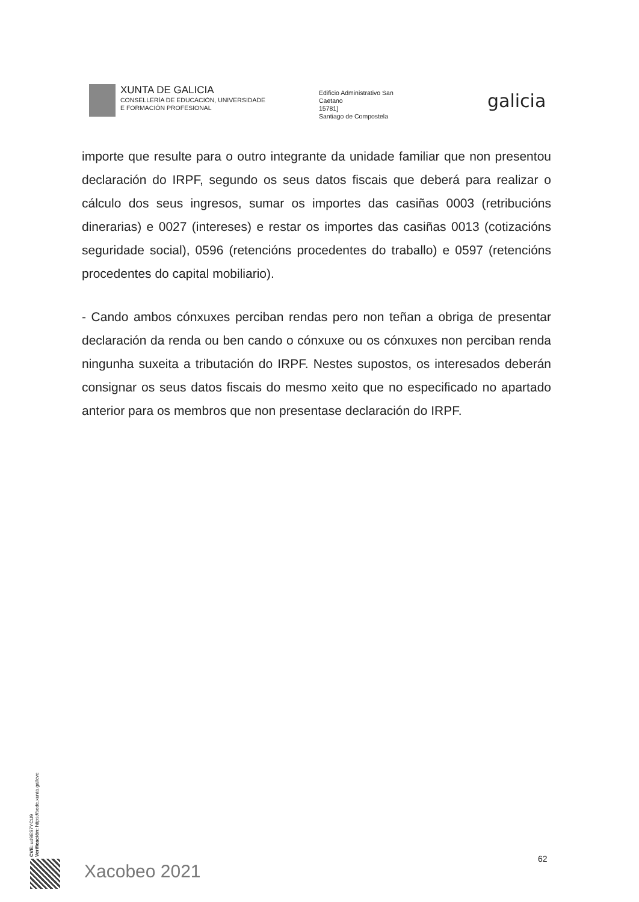XUNTA DE GALICIA
CONSELLERÍA DE EDUCACIÓN, UNIVERSIDADE
E FORMACIÓN PROFESIONAL
Edificio Administrativo San
Caetano
15781]
Santiago de Compostela
galicia
importe que resulte para o outro integrante da unidade familiar que non presentou declaración do IRPF, segundo os seus datos fiscais que deberá para realizar o cálculo dos seus ingresos, sumar os importes das casiñas 0003 (retribucións dinerarias) e 0027 (intereses) e restar os importes das casiñas 0013 (cotizacións seguridade social), 0596 (retencións procedentes do traballo) e 0597 (retencións procedentes do capital mobiliario).
- Cando ambos cónxuxes perciban rendas pero non teñan a obriga de presentar declaración da renda ou ben cando o cónxuxe ou os cónxuxes non perciban renda ningunha suxeita a tributación do IRPF. Nestes supostos, os interesados deberán consignar os seus datos fiscais do mesmo xeito que no especificado no apartado anterior para os membros que non presentase declaración do IRPF.
CVE: ud9ES7YCU9
Verificación: https://sede.xunta.gal/cve
Xacobeo 2021
62